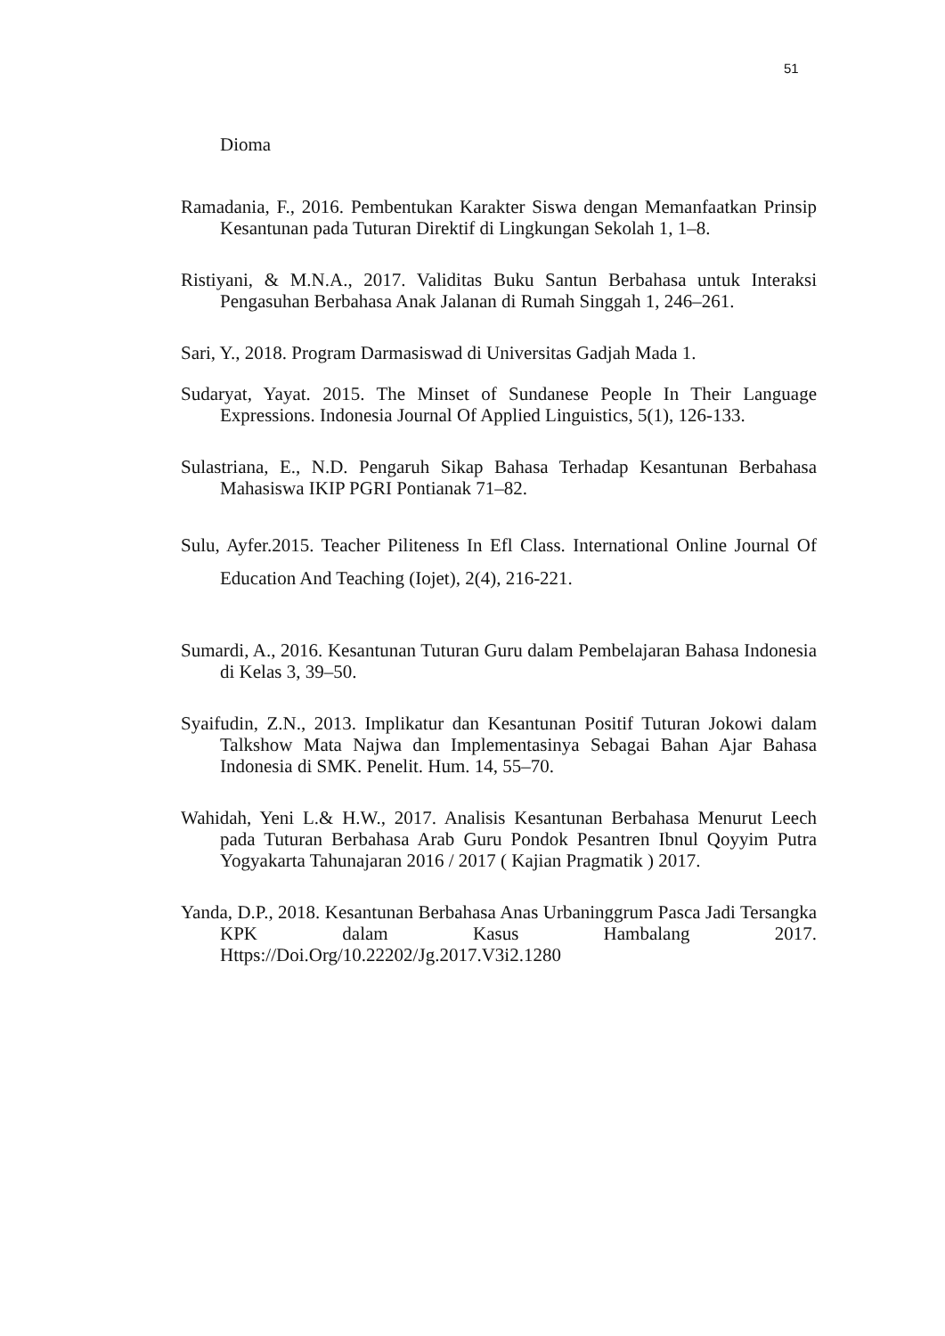51
Dioma
Ramadania, F., 2016. Pembentukan Karakter Siswa dengan Memanfaatkan Prinsip Kesantunan pada Tuturan Direktif di Lingkungan Sekolah 1, 1–8.
Ristiyani, & M.N.A., 2017. Validitas Buku Santun Berbahasa untuk Interaksi Pengasuhan Berbahasa Anak Jalanan di Rumah Singgah 1, 246–261.
Sari, Y., 2018. Program Darmasiswad di Universitas Gadjah Mada 1.
Sudaryat, Yayat. 2015. The Minset of Sundanese People In Their Language Expressions. Indonesia Journal Of Applied Linguistics, 5(1), 126-133.
Sulastriana, E., N.D. Pengaruh Sikap Bahasa Terhadap Kesantunan Berbahasa Mahasiswa IKIP PGRI Pontianak 71–82.
Sulu, Ayfer.2015. Teacher Piliteness In Efl Class. International Online Journal Of Education And Teaching (Iojet), 2(4), 216-221.
Sumardi, A., 2016. Kesantunan Tuturan Guru dalam Pembelajaran Bahasa Indonesia di Kelas 3, 39–50.
Syaifudin, Z.N., 2013. Implikatur dan Kesantunan Positif Tuturan Jokowi dalam Talkshow Mata Najwa dan Implementasinya Sebagai Bahan Ajar Bahasa Indonesia di SMK. Penelit. Hum. 14, 55–70.
Wahidah, Yeni L.& H.W., 2017. Analisis Kesantunan Berbahasa Menurut Leech pada Tuturan Berbahasa Arab Guru Pondok Pesantren Ibnul Qoyyim Putra Yogyakarta Tahunajaran 2016 / 2017 ( Kajian Pragmatik ) 2017.
Yanda, D.P., 2018. Kesantunan Berbahasa Anas Urbaninggrum Pasca Jadi Tersangka KPK dalam Kasus Hambalang 2017. Https://Doi.Org/10.22202/Jg.2017.V3i2.1280